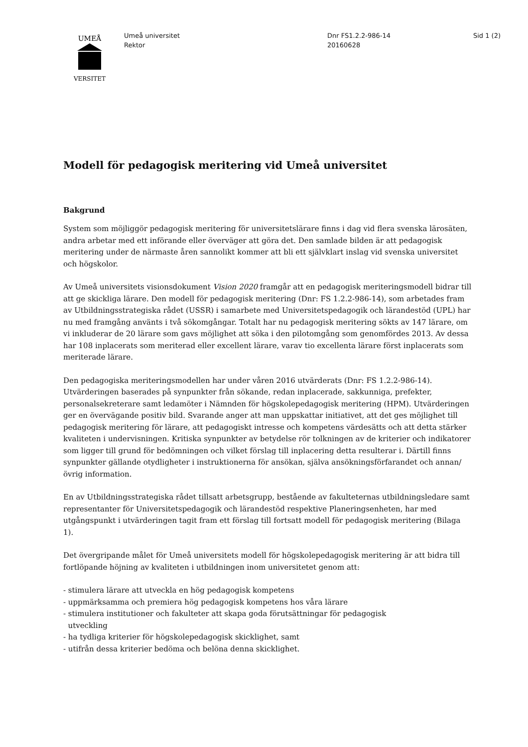UMEÅ
VERSITET
Umeå universitet
Rektor
Dnr FS1.2.2-986-14
20160628
Sid 1 (2)
Modell för pedagogisk meritering vid Umeå universitet
Bakgrund
System som möjliggör pedagogisk meritering för universitetslärare finns i dag vid flera svenska lärosäten, andra arbetar med ett införande eller överväger att göra det. Den samlade bilden är att pedagogisk meritering under de närmaste åren sannolikt kommer att bli ett självklart inslag vid svenska universitet och högskolor.
Av Umeå universitets visionsdokument Vision 2020 framgår att en pedagogisk meriteringsmodell bidrar till att ge skickliga lärare. Den modell för pedagogisk meritering (Dnr: FS 1.2.2-986-14), som arbetades fram av Utbildningsstrategiska rådet (USSR) i samarbete med Universitetspedagogik och lärandestöd (UPL) har nu med framgång använts i två sökomgångar. Totalt har nu pedagogisk meritering sökts av 147 lärare, om vi inkluderar de 20 lärare som gavs möjlighet att söka i den pilotomgång som genomfördes 2013. Av dessa har 108 inplacerats som meriterad eller excellent lärare, varav tio excellenta lärare först inplacerats som meriterade lärare.
Den pedagogiska meriteringsmodellen har under våren 2016 utvärderats (Dnr: FS 1.2.2-986-14). Utvärderingen baserades på synpunkter från sökande, redan inplacerade, sakkunniga, prefekter, personalsekreterare samt ledamöter i Nämnden för högskolepedagogisk meritering (HPM). Utvärderingen ger en övervägande positiv bild. Svarande anger att man uppskattar initiativet, att det ges möjlighet till pedagogisk meritering för lärare, att pedagogiskt intresse och kompetens värdesätts och att detta stärker kvaliteten i undervisningen. Kritiska synpunkter av betydelse rör tolkningen av de kriterier och indikatorer som ligger till grund för bedömningen och vilket förslag till inplacering detta resulterar i. Därtill finns synpunkter gällande otydligheter i instruktionerna för ansökan, själva ansökningsförfarandet och annan/övrig information.
En av Utbildningsstrategiska rådet tillsatt arbetsgrupp, bestående av fakulteternas utbildningsledare samt representanter för Universitetspedagogik och lärandestöd respektive Planeringsenheten, har med utgångspunkt i utvärderingen tagit fram ett förslag till fortsatt modell för pedagogisk meritering (Bilaga 1).
Det övergripande målet för Umeå universitets modell för högskolepedagogisk meritering är att bidra till fortlöpande höjning av kvaliteten i utbildningen inom universitetet genom att:
- stimulera lärare att utveckla en hög pedagogisk kompetens
- uppmärksamma och premiera hög pedagogisk kompetens hos våra lärare
- stimulera institutioner och fakulteter att skapa goda förutsättningar för pedagogisk
utveckling
- ha tydliga kriterier för högskolepedagogisk skicklighet, samt
- utifrån dessa kriterier bedöma och belöna denna skicklighet.